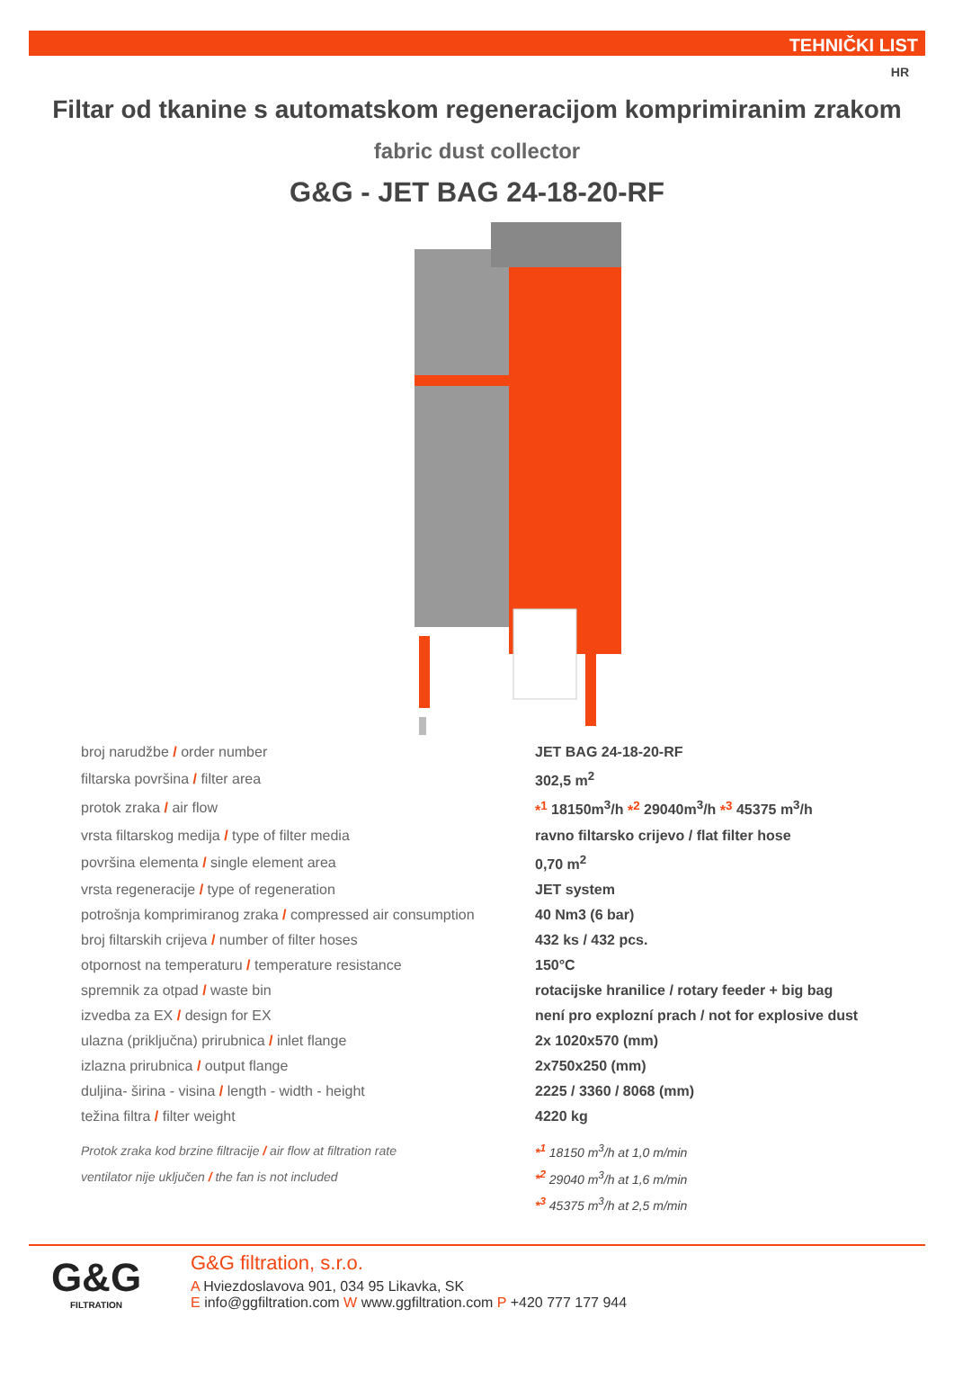TEHNIČKI LIST
HR
Filtar od tkanine s automatskom regeneracijom komprimiranim zrakom
fabric dust collector
G&G - JET BAG 24-18-20-RF
| broj narudžbe / order number | JET BAG 24-18-20-RF |
| filtarska površina / filter area | 302,5 m<sup>2</sup> |
| protok zraka / air flow | *<sup>1</sup> 18150m<sup>3</sup>/h *<sup>2</sup> 29040m<sup>3</sup>/h *<sup>3</sup> 45375 m<sup>3</sup>/h |
| vrsta filtarskog medija / type of filter media | ravno filtarsko crijevo / flat filter hose |
| površina elementa / single element area | 0,70 m<sup>2</sup> |
| vrsta regeneracije / type of regeneration | JET system |
| potrošnja komprimiranog zraka / compressed air consumption | 40 Nm3 (6 bar) |
| broj filtarskih crijeva / number of filter hoses | 432 ks / 432 pcs. |
| otpornost na temperaturu / temperature resistance | 150°C |
| spremnik za otpad / waste bin | rotacijske hranilice / rotary feeder + big bag |
| izvedba za EX / design for EX | není pro explozní prach / not for explosive dust |
| ulazna (priključna) prirubnica / inlet flange | 2x 1020x570 (mm) |
| izlazna prirubnica / output flange | 2x750x250 (mm) |
| duljina- širina - visina / length - width - height | 2225 / 3360 / 8068 (mm) |
| težina filtra / filter weight | 4220 kg |
| Protok zraka kod brzine filtracije / air flow at filtration rate | *<sup>1</sup> 18150 m<sup>3</sup>/h at 1,0 m/min |
| ventilator nije uključen / the fan is not included | *<sup>2</sup> 29040 m<sup>3</sup>/h at 1,6 m/min |
| | *<sup>3</sup> 45375 m<sup>3</sup>/h at 2,5 m/min |
G&G
FILTRATION
G&G filtration, s.r.o.
A Hviezdoslavova 901, 034 95 Likavka, SK
E info@ggfiltration.com W www.ggfiltration.com P +420 777 177 944